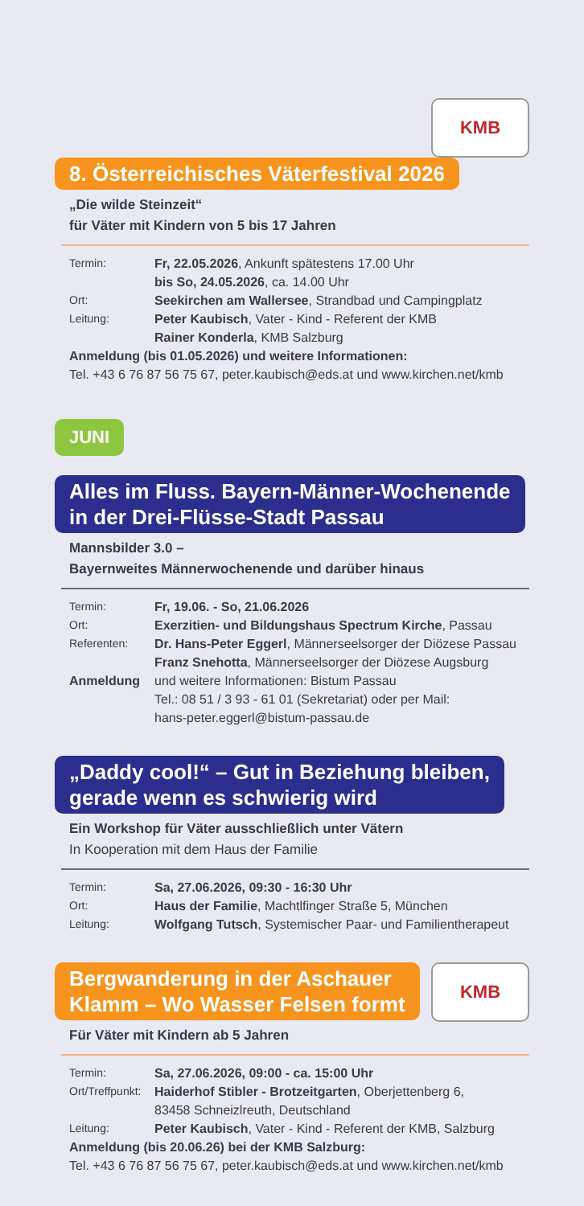KMB
8. Österreichisches Väterfestival 2026
„Die wilde Steinzeit“
für Väter mit Kindern von 5 bis 17 Jahren
Termin: Fr, 22.05.2026, Ankunft spätestens 17.00 Uhr
bis So, 24.05.2026, ca. 14.00 Uhr
Ort: Seekirchen am Wallersee, Strandbad und Campingplatz
Leitung: Peter Kaubisch, Vater - Kind - Referent der KMB
Rainer Konderla, KMB Salzburg
Anmeldung (bis 01.05.2026) und weitere Informationen:
Tel. +43 6 76 87 56 75 67, peter.kaubisch@eds.at und www.kirchen.net/kmb
JUNI
Alles im Fluss. Bayern-Männer-Wochenende
in der Drei-Flüsse-Stadt Passau
Mannsbilder 3.0 –
Bayernweites Männerwochenende und darüber hinaus
Termin: Fr, 19.06. - So, 21.06.2026
Ort: Exerzitien- und Bildungshaus Spectrum Kirche, Passau
Referenten: Dr. Hans-Peter Eggerl, Männerseelsorger der Diözese Passau
Franz Snehotta, Männerseelsorger der Diözese Augsburg
Anmeldung und weitere Informationen: Bistum Passau
Tel.: 08 51 / 3 93 - 61 01 (Sekretariat) oder per Mail:
hans-peter.eggerl@bistum-passau.de
„Daddy cool!“ – Gut in Beziehung bleiben,
gerade wenn es schwierig wird
Ein Workshop für Väter ausschließlich unter Vätern
In Kooperation mit dem Haus der Familie
Termin: Sa, 27.06.2026, 09:30 - 16:30 Uhr
Ort: Haus der Familie, Machtlfinger Straße 5, München
Leitung: Wolfgang Tutsch, Systemischer Paar- und Familientherapeut
KMB
Bergwanderung in der Aschauer
Klamm – Wo Wasser Felsen formt
Für Väter mit Kindern ab 5 Jahren
Termin: Sa, 27.06.2026, 09:00 - ca. 15:00 Uhr
Ort/Treffpunkt:
Haiderhof Stibler - Brotzeitgarten, Oberjettenberg 6,
83458 Schneizlreuth, Deutschland
Leitung: Peter Kaubisch, Vater - Kind - Referent der KMB, Salzburg
Anmeldung (bis 20.06.26) bei der KMB Salzburg:
Tel. +43 6 76 87 56 75 67, peter.kaubisch@eds.at und www.kirchen.net/kmb